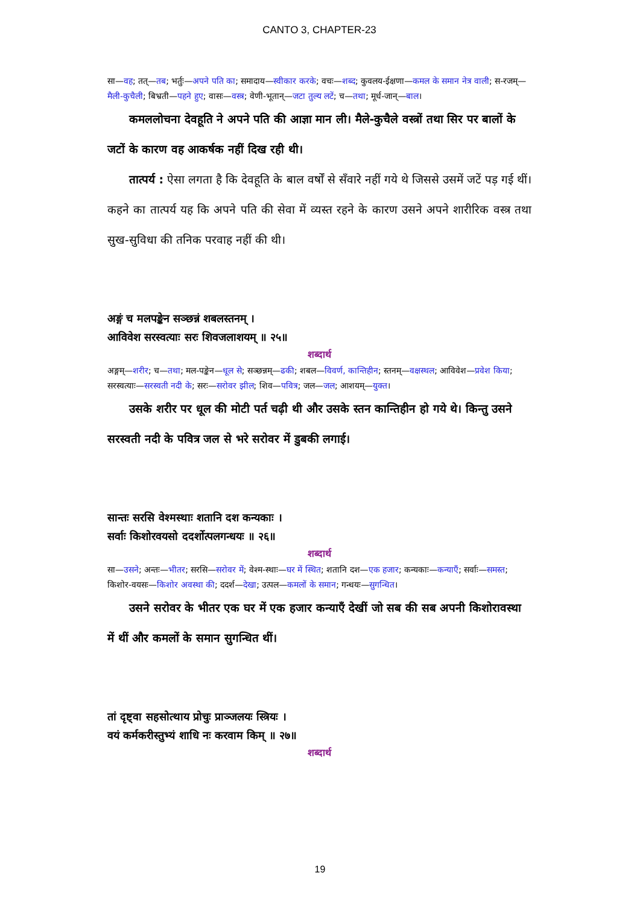CANTO 3, CHAPTER-23
सा—वह; तत्—तब; भर्तुः—अपने पति का; समादाय—स्वीकार करके; वचः—शब्द; कुवलय-ईक्षणा—कमल के समान नेत्र वाली; स-रजम्—मैली-कुचैली; बिभ्रती—पहने हुए; वासः—वस्त्र; वेणी-भूतान्—जटा तुल्य लटें; च—तथा; मूर्ध-जान्—बाल।
कमललोचना देवहूति ने अपने पति की आज्ञा मान ली। मैले-कुचैले वस्त्रों तथा सिर पर बालों के जटों के कारण वह आकर्षक नहीं दिख रही थी।
तात्पर्य : ऐसा लगता है कि देवहूति के बाल वर्षों से सँवारे नहीं गये थे जिससे उसमें जटें पड़ गई थीं। कहने का तात्पर्य यह कि अपने पति की सेवा में व्यस्त रहने के कारण उसने अपने शारीरिक वस्त्र तथा सुख-सुविधा की तनिक परवाह नहीं की थी।
अङ्गं च मलपङ्केन सञ्छन्नं शबलस्तनम् ।
आविवेश सरस्वत्याः सरः शिवजलाशयम् ॥ २५॥
शब्दार्थ
अङ्गम्—शरीर; च—तथा; मल-पङ्केन—धूल से; सञ्छन्नम्—ढकी; शबल—विवर्ण, कान्तिहीन; स्तनम्—वक्षस्थल; आविवेश—प्रवेश किया; सरस्वत्याः—सरस्वती नदी के; सरः—सरोवर झील; शिव—पवित्र; जल—जल; आशयम्—युक्त।
उसके शरीर पर धूल की मोटी पर्त चढ़ी थी और उसके स्तन कान्तिहीन हो गये थे। किन्तु उसने सरस्वती नदी के पवित्र जल से भरे सरोवर में डुबकी लगाई।
सान्तः सरसि वेश्मस्थाः शतानि दश कन्यकाः ।
सर्वाः किशोरवयसो ददर्शोत्पलगन्धयः ॥ २६॥
शब्दार्थ
सा—उसने; अन्तः—भीतर; सरसि—सरोवर में; वेश्म-स्थाः—घर में स्थित; शतानि दश—एक हजार; कन्यकाः—कन्याएँ; सर्वाः—समस्त; किशोर-वयसः—किशोर अवस्था की; ददर्श—देखा; उत्पल—कमलों के समान; गन्धयः—सुगन्धित।
उसने सरोवर के भीतर एक घर में एक हजार कन्याएँ देखीं जो सब की सब अपनी किशोरावस्था में थीं और कमलों के समान सुगन्धित थीं।
तां दृष्ट्वा सहसोत्थाय प्रोचुः प्राञ्जलयः स्त्रियः ।
वयं कर्मकरीस्तुभ्यं शाधि नः करवाम किम् ॥ २७॥
शब्दार्थ
19